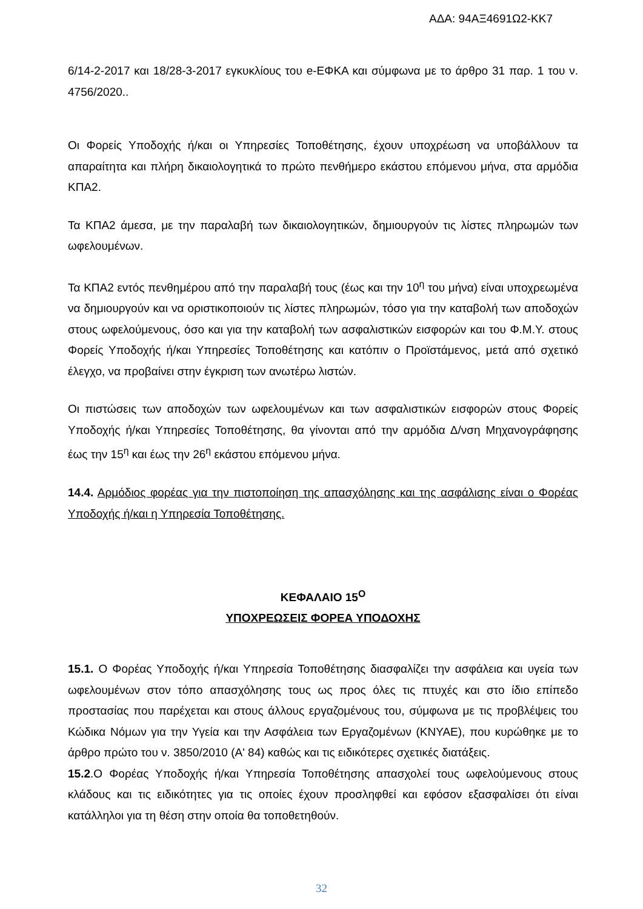ΑΔΑ: 94ΑΞ4691Ω2-ΚΚ7
6/14-2-2017 και 18/28-3-2017 εγκυκλίους του e-ΕΦΚΑ και σύμφωνα με το άρθρο 31 παρ. 1 του ν. 4756/2020..
Οι Φορείς Υποδοχής ή/και οι Υπηρεσίες Τοποθέτησης, έχουν υποχρέωση να υποβάλλουν τα απαραίτητα και πλήρη δικαιολογητικά το πρώτο πενθήμερο εκάστου επόμενου μήνα, στα αρμόδια ΚΠΑ2.
Τα ΚΠΑ2 άμεσα, με την παραλαβή των δικαιολογητικών, δημιουργούν τις λίστες πληρωμών των ωφελουμένων.
Τα ΚΠΑ2 εντός πενθημέρου από την παραλαβή τους (έως και την 10<sup>η</sup> του μήνα) είναι υποχρεωμένα να δημιουργούν και να οριστικοποιούν τις λίστες πληρωμών, τόσο για την καταβολή των αποδοχών στους ωφελούμενους, όσο και για την καταβολή των ασφαλιστικών εισφορών και του Φ.Μ.Υ. στους Φορείς Υποδοχής ή/και Υπηρεσίες Τοποθέτησης και κατόπιν ο Προϊστάμενος, μετά από σχετικό έλεγχο, να προβαίνει στην έγκριση των ανωτέρω λιστών.
Οι πιστώσεις των αποδοχών των ωφελουμένων και των ασφαλιστικών εισφορών στους Φορείς Υποδοχής ή/και Υπηρεσίες Τοποθέτησης, θα γίνονται από την αρμόδια Δ/νση Μηχανογράφησης έως την 15<sup>η</sup> και έως την 26<sup>η</sup> εκάστου επόμενου μήνα.
14.4. Αρμόδιος φορέας για την πιστοποίηση της απασχόλησης και της ασφάλισης είναι ο Φορέας Υποδοχής ή/και η Υπηρεσία Τοποθέτησης.
ΚΕΦΑΛΑΙΟ 15<sup>Ο</sup>
ΥΠΟΧΡΕΩΣΕΙΣ ΦΟΡΕΑ ΥΠΟΔΟΧΗΣ
15.1. Ο Φορέας Υποδοχής ή/και Υπηρεσία Τοποθέτησης διασφαλίζει την ασφάλεια και υγεία των ωφελουμένων στον τόπο απασχόλησης τους ως προς όλες τις πτυχές και στο ίδιο επίπεδο προστασίας που παρέχεται και στους άλλους εργαζομένους του, σύμφωνα με τις προβλέψεις του Κώδικα Νόμων για την Υγεία και την Ασφάλεια των Εργαζομένων (ΚΝΥΑΕ), που κυρώθηκε με το άρθρο πρώτο του ν. 3850/2010 (Α' 84) καθώς και τις ειδικότερες σχετικές διατάξεις.
15.2.Ο Φορέας Υποδοχής ή/και Υπηρεσία Τοποθέτησης απασχολεί τους ωφελούμενους στους κλάδους και τις ειδικότητες για τις οποίες έχουν προσληφθεί και εφόσον εξασφαλίσει ότι είναι κατάλληλοι για τη θέση στην οποία θα τοποθετηθούν.
32